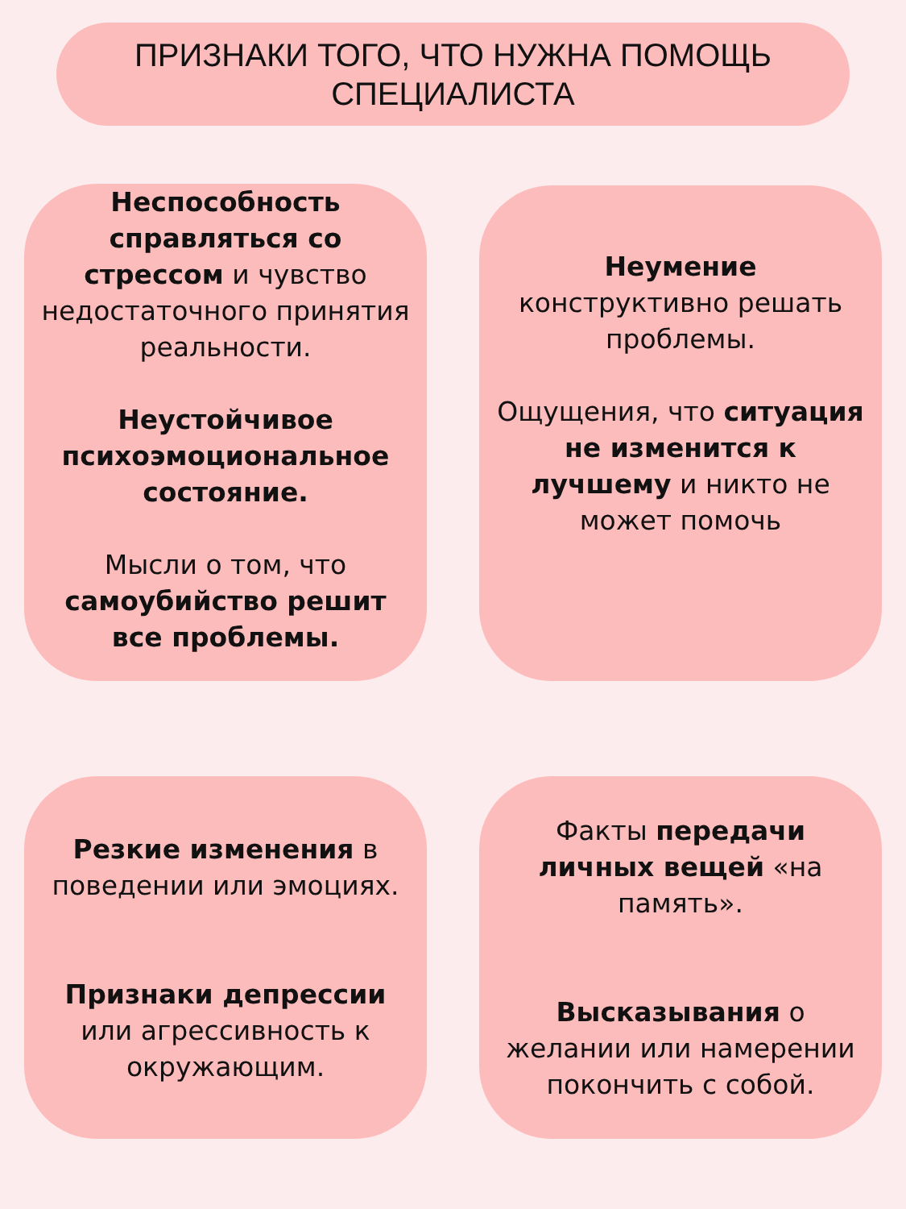ПРИЗНАКИ ТОГО, ЧТО НУЖНА ПОМОЩЬ
СПЕЦИАЛИСТА
Неспособность справляться со стрессом и чувство недостаточного принятия реальности.
Неустойчивое психоэмоциональное состояние.
Мысли о том, что самоубийство решит все проблемы.
Неумение конструктивно решать проблемы.
Ощущения, что ситуация не изменится к лучшему и никто не может помочь
Резкие изменения в поведении или эмоциях.
Признаки депрессии или агрессивность к окружающим.
Факты передачи личных вещей «на память».
Высказывания о желании или намерении покончить с собой.